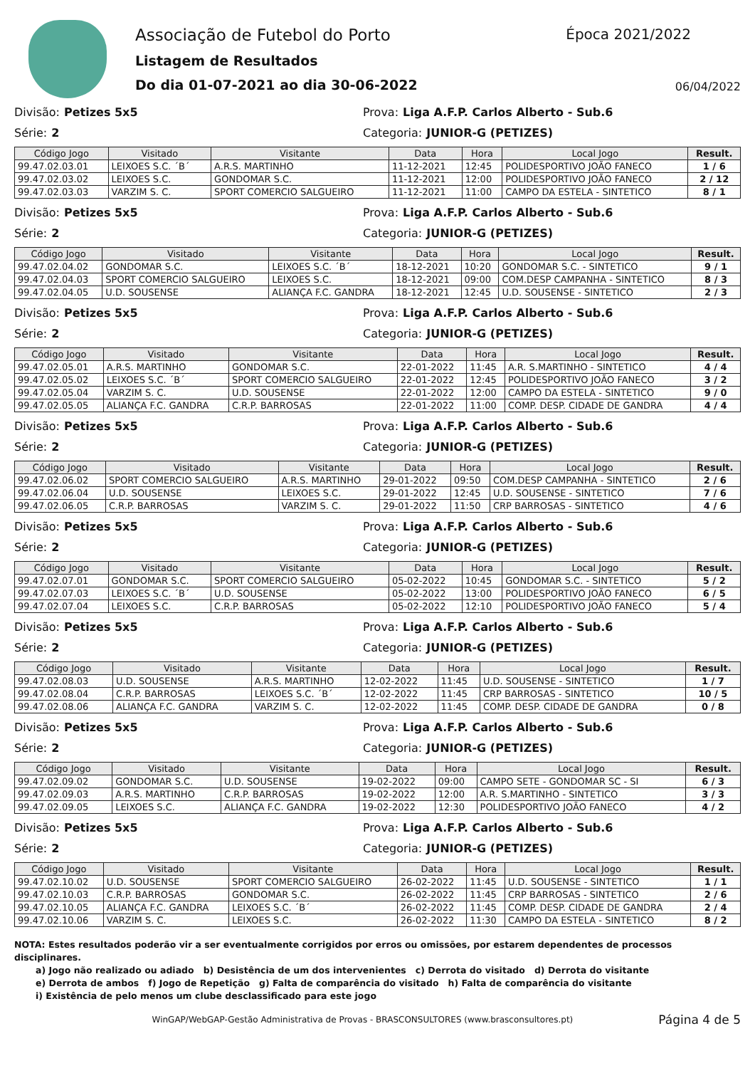Associação de Futebol do Porto
Época 2021/2022
Listagem de Resultados
Do dia 01-07-2021 ao dia 30-06-2022
06/04/2022
Divisão: Petizes 5x5 Prova: Liga A.F.P. Carlos Alberto - Sub.6
Série: 2 Categoria: JUNIOR-G (PETIZES)
| Código Jogo | Visitado | Visitante | Data | Hora | Local Jogo | Result. |
| --- | --- | --- | --- | --- | --- | --- |
| 99.47.02.03.01 | LEIXOES S.C. ´B´ | A.R.S. MARTINHO | 11-12-2021 | 12:45 | POLIDESPORTIVO JOÃO FANECO | 1 / 6 |
| 99.47.02.03.02 | LEIXOES S.C. | GONDOMAR S.C. | 11-12-2021 | 12:00 | POLIDESPORTIVO JOÃO FANECO | 2 / 12 |
| 99.47.02.03.03 | VARZIM S. C. | SPORT COMERCIO SALGUEIRO | 11-12-2021 | 11:00 | CAMPO DA ESTELA - SINTETICO | 8 / 1 |
Divisão: Petizes 5x5 Prova: Liga A.F.P. Carlos Alberto - Sub.6
Série: 2 Categoria: JUNIOR-G (PETIZES)
| Código Jogo | Visitado | Visitante | Data | Hora | Local Jogo | Result. |
| --- | --- | --- | --- | --- | --- | --- |
| 99.47.02.04.02 | GONDOMAR S.C. | LEIXOES S.C. ´B´ | 18-12-2021 | 10:20 | GONDOMAR S.C. - SINTETICO | 9 / 1 |
| 99.47.02.04.03 | SPORT COMERCIO SALGUEIRO | LEIXOES S.C. | 18-12-2021 | 09:00 | COM.DESP CAMPANHA - SINTETICO | 8 / 3 |
| 99.47.02.04.05 | U.D. SOUSENSE | ALIANÇA F.C. GANDRA | 18-12-2021 | 12:45 | U.D. SOUSENSE - SINTETICO | 2 / 3 |
Divisão: Petizes 5x5 Prova: Liga A.F.P. Carlos Alberto - Sub.6
Série: 2 Categoria: JUNIOR-G (PETIZES)
| Código Jogo | Visitado | Visitante | Data | Hora | Local Jogo | Result. |
| --- | --- | --- | --- | --- | --- | --- |
| 99.47.02.05.01 | A.R.S. MARTINHO | GONDOMAR S.C. | 22-01-2022 | 11:45 | A.R. S.MARTINHO - SINTETICO | 4 / 4 |
| 99.47.02.05.02 | LEIXOES S.C. ´B´ | SPORT COMERCIO SALGUEIRO | 22-01-2022 | 12:45 | POLIDESPORTIVO JOÃO FANECO | 3 / 2 |
| 99.47.02.05.04 | VARZIM S. C. | U.D. SOUSENSE | 22-01-2022 | 12:00 | CAMPO DA ESTELA - SINTETICO | 9 / 0 |
| 99.47.02.05.05 | ALIANÇA F.C. GANDRA | C.R.P. BARROSAS | 22-01-2022 | 11:00 | COMP. DESP. CIDADE DE GANDRA | 4 / 4 |
Divisão: Petizes 5x5 Prova: Liga A.F.P. Carlos Alberto - Sub.6
Série: 2 Categoria: JUNIOR-G (PETIZES)
| Código Jogo | Visitado | Visitante | Data | Hora | Local Jogo | Result. |
| --- | --- | --- | --- | --- | --- | --- |
| 99.47.02.06.02 | SPORT COMERCIO SALGUEIRO | A.R.S. MARTINHO | 29-01-2022 | 09:50 | COM.DESP CAMPANHA - SINTETICO | 2 / 6 |
| 99.47.02.06.04 | U.D. SOUSENSE | LEIXOES S.C. | 29-01-2022 | 12:45 | U.D. SOUSENSE - SINTETICO | 7 / 6 |
| 99.47.02.06.05 | C.R.P. BARROSAS | VARZIM S. C. | 29-01-2022 | 11:50 | CRP BARROSAS - SINTETICO | 4 / 6 |
Divisão: Petizes 5x5 Prova: Liga A.F.P. Carlos Alberto - Sub.6
Série: 2 Categoria: JUNIOR-G (PETIZES)
| Código Jogo | Visitado | Visitante | Data | Hora | Local Jogo | Result. |
| --- | --- | --- | --- | --- | --- | --- |
| 99.47.02.07.01 | GONDOMAR S.C. | SPORT COMERCIO SALGUEIRO | 05-02-2022 | 10:45 | GONDOMAR S.C. - SINTETICO | 5 / 2 |
| 99.47.02.07.03 | LEIXOES S.C. ´B´ | U.D. SOUSENSE | 05-02-2022 | 13:00 | POLIDESPORTIVO JOÃO FANECO | 6 / 5 |
| 99.47.02.07.04 | LEIXOES S.C. | C.R.P. BARROSAS | 05-02-2022 | 12:10 | POLIDESPORTIVO JOÃO FANECO | 5 / 4 |
Divisão: Petizes 5x5 Prova: Liga A.F.P. Carlos Alberto - Sub.6
Série: 2 Categoria: JUNIOR-G (PETIZES)
| Código Jogo | Visitado | Visitante | Data | Hora | Local Jogo | Result. |
| --- | --- | --- | --- | --- | --- | --- |
| 99.47.02.08.03 | U.D. SOUSENSE | A.R.S. MARTINHO | 12-02-2022 | 11:45 | U.D. SOUSENSE - SINTETICO | 1 / 7 |
| 99.47.02.08.04 | C.R.P. BARROSAS | LEIXOES S.C. ´B´ | 12-02-2022 | 11:45 | CRP BARROSAS - SINTETICO | 10 / 5 |
| 99.47.02.08.06 | ALIANÇA F.C. GANDRA | VARZIM S. C. | 12-02-2022 | 11:45 | COMP. DESP. CIDADE DE GANDRA | 0 / 8 |
Divisão: Petizes 5x5 Prova: Liga A.F.P. Carlos Alberto - Sub.6
Série: 2 Categoria: JUNIOR-G (PETIZES)
| Código Jogo | Visitado | Visitante | Data | Hora | Local Jogo | Result. |
| --- | --- | --- | --- | --- | --- | --- |
| 99.47.02.09.02 | GONDOMAR S.C. | U.D. SOUSENSE | 19-02-2022 | 09:00 | CAMPO SETE - GONDOMAR SC - SI | 6 / 3 |
| 99.47.02.09.03 | A.R.S. MARTINHO | C.R.P. BARROSAS | 19-02-2022 | 12:00 | A.R. S.MARTINHO - SINTETICO | 3 / 3 |
| 99.47.02.09.05 | LEIXOES S.C. | ALIANÇA F.C. GANDRA | 19-02-2022 | 12:30 | POLIDESPORTIVO JOÃO FANECO | 4 / 2 |
Divisão: Petizes 5x5 Prova: Liga A.F.P. Carlos Alberto - Sub.6
Série: 2 Categoria: JUNIOR-G (PETIZES)
| Código Jogo | Visitado | Visitante | Data | Hora | Local Jogo | Result. |
| --- | --- | --- | --- | --- | --- | --- |
| 99.47.02.10.02 | U.D. SOUSENSE | SPORT COMERCIO SALGUEIRO | 26-02-2022 | 11:45 | U.D. SOUSENSE - SINTETICO | 1 / 1 |
| 99.47.02.10.03 | C.R.P. BARROSAS | GONDOMAR S.C. | 26-02-2022 | 11:45 | CRP BARROSAS - SINTETICO | 2 / 6 |
| 99.47.02.10.05 | ALIANÇA F.C. GANDRA | LEIXOES S.C. ´B´ | 26-02-2022 | 11:45 | COMP. DESP. CIDADE DE GANDRA | 2 / 4 |
| 99.47.02.10.06 | VARZIM S. C. | LEIXOES S.C. | 26-02-2022 | 11:30 | CAMPO DA ESTELA - SINTETICO | 8 / 2 |
NOTA: Estes resultados poderão vir a ser eventualmente corrigidos por erros ou omissões, por estarem dependentes de processos disciplinares.
a) Jogo não realizado ou adiado b) Desistência de um dos intervenientes c) Derrota do visitado d) Derrota do visitante
e) Derrota de ambos f) Jogo de Repetição g) Falta de comparência do visitado h) Falta de comparência do visitante
i) Existência de pelo menos um clube desclassificado para este jogo
WinGAP/WebGAP-Gestão Administrativa de Provas - BRASCONSULTORES (www.brasconsultores.pt) Página 4 de 5